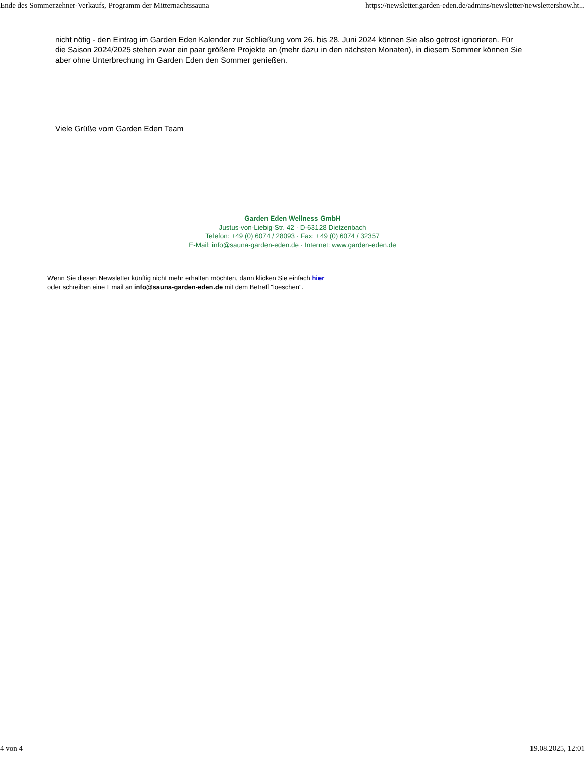Ende des Sommerzehner-Verkaufs, Programm der Mitternachtssauna https://newsletter.garden-eden.de/admins/newsletter/newslettershow.ht...
nicht nötig - den Eintrag im Garden Eden Kalender zur Schließung vom 26. bis 28. Juni 2024 können Sie also getrost ignorieren. Für die Saison 2024/2025 stehen zwar ein paar größere Projekte an (mehr dazu in den nächsten Monaten), in diesem Sommer können Sie aber ohne Unterbrechung im Garden Eden den Sommer genießen.
Viele Grüße vom Garden Eden Team
Garden Eden Wellness GmbH
Justus-von-Liebig-Str. 42 · D-63128 Dietzenbach
Telefon: +49 (0) 6074 / 28093 · Fax: +49 (0) 6074 / 32357
E-Mail: info@sauna-garden-eden.de · Internet: www.garden-eden.de
Wenn Sie diesen Newsletter künftig nicht mehr erhalten möchten, dann klicken Sie einfach hier
oder schreiben eine Email an info@sauna-garden-eden.de mit dem Betreff "loeschen".
4 von 4 19.08.2025, 12:01